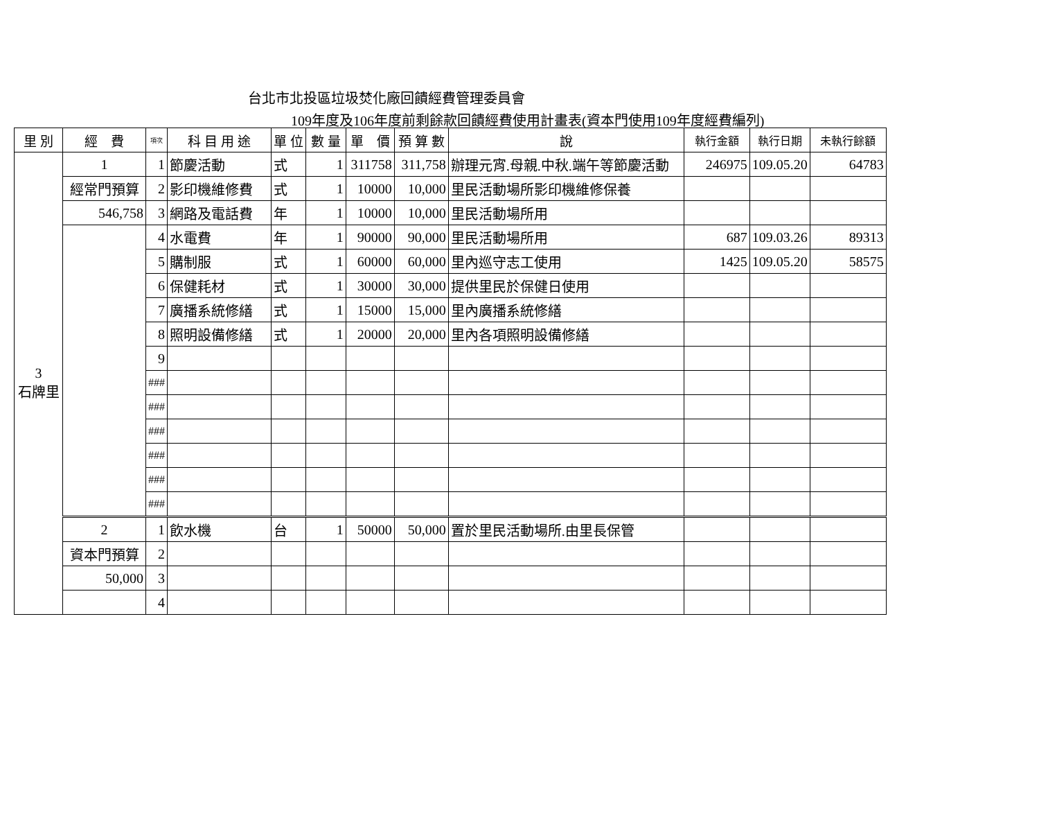台北市北投區垃圾焚化廠回饋經費管理委員會
109年度及106年度前剩餘款回饋經費使用計畫表(資本門使用109年度經費編列)
| 里 別 | 經 費 | 項次 | 科 目 用 途 | 單 位 | 數 量 | 單 價 | 預 算 數 | 說 | 執行金額 | 執行日期 | 未執行餘額 |
| --- | --- | --- | --- | --- | --- | --- | --- | --- | --- | --- | --- |
| 3 石牌里 | 1 | 1 | 節慶活動 | 式 | 1 | 311758 | 311,758 | 辦理元宵.母親.中秋.端午等節慶活動 | 246975 | 109.05.20 | 64783 |
| | 經常門預算 | 2 | 影印機維修費 | 式 | 1 | 10000 | 10,000 | 里民活動場所影印機維修保養 | | | |
| | 546,758 | 3 | 網路及電話費 | 年 | 1 | 10000 | 10,000 | 里民活動場所用 | | | |
| | | 4 | 水電費 | 年 | 1 | 90000 | 90,000 | 里民活動場所用 | 687 | 109.03.26 | 89313 |
| | | 5 | 購制服 | 式 | 1 | 60000 | 60,000 | 里內巡守志工使用 | 1425 | 109.05.20 | 58575 |
| | | 6 | 保健耗材 | 式 | 1 | 30000 | 30,000 | 提供里民於保健日使用 | | | |
| | | 7 | 廣播系統修繕 | 式 | 1 | 15000 | 15,000 | 里內廣播系統修繕 | | | |
| | | 8 | 照明設備修繕 | 式 | 1 | 20000 | 20,000 | 里內各項照明設備修繕 | | | |
| | | 9 | | | | | | | | | |
| | | ### | | | | | | | | | |
| | | ### | | | | | | | | | |
| | | ### | | | | | | | | | |
| | | ### | | | | | | | | | |
| | | ### | | | | | | | | | |
| | | ### | | | | | | | | | |
| | 2 | 1 | 飲水機 | 台 | 1 | 50000 | 50,000 | 置於里民活動場所.由里長保管 | | | |
| | 資本門預算 | 2 | | | | | | | | | |
| | 50,000 | 3 | | | | | | | | | |
| | | 4 | | | | | | | | | |